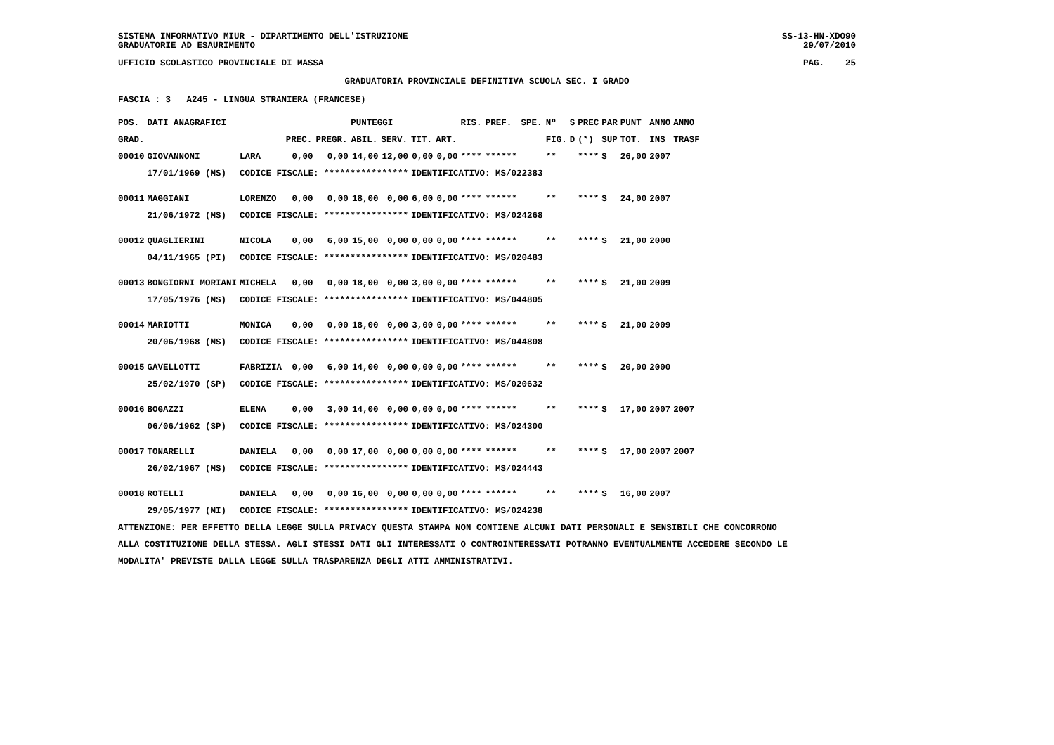SISTEMA INFORMATIVO MIUR - DIPARTIMENTO DELL'ISTRUZIONE
GRADUATORIE AD ESAURIMENTO
SS-13-HN-XDO90
29/07/2010
UFFICIO SCOLASTICO PROVINCIALE DI MASSA
PAG. 25
GRADUATORIA PROVINCIALE DEFINITIVA SCUOLA SEC. I GRADO
FASCIA : 3 A245 - LINGUA STRANIERA (FRANCESE)
| POS. | DATI ANAGRAFICI | | PUNTEGGI | | | | | | RIS. | PREF. | SPE. | Nº | S | PREC | PAR | PUNT | ANNO | ANNO |
| --- | --- | --- | --- | --- | --- | --- | --- | --- | --- | --- | --- | --- | --- | --- | --- | --- | --- | --- |
| GRAD. | | | PREC. | PREGR. | ABIL. | SERV. | TIT. | ART. | | | | FIG. | D | (*) | SUP | TOT. | INS | TRASF |
| 00010 | GIOVANNONI | LARA | 0,00 | 0,00 | 14,00 | 12,00 | 0,00 | 0,00 | **** | ****** | | ** | | **** | S | 26,00 | 2007 | |
| | 17/01/1969 (MS) | CODICE FISCALE: **************** | | | | | IDENTIFICATIVO: MS/022383 | | | | | | | | | | | |
| 00011 | MAGGIANI | LORENZO | 0,00 | 0,00 | 18,00 | 0,00 | 6,00 | 0,00 | **** | ****** | | ** | | **** | S | 24,00 | 2007 | |
| | 21/06/1972 (MS) | CODICE FISCALE: **************** | | | | | IDENTIFICATIVO: MS/024268 | | | | | | | | | | | |
| 00012 | QUAGLIERINI | NICOLA | 0,00 | 6,00 | 15,00 | 0,00 | 0,00 | 0,00 | **** | ****** | | ** | | **** | S | 21,00 | 2000 | |
| | 04/11/1965 (PI) | CODICE FISCALE: **************** | | | | | IDENTIFICATIVO: MS/020483 | | | | | | | | | | | |
| 00013 | BONGIORNI MORIANI | MICHELA | 0,00 | 0,00 | 18,00 | 0,00 | 3,00 | 0,00 | **** | ****** | | ** | | **** | S | 21,00 | 2009 | |
| | 17/05/1976 (MS) | CODICE FISCALE: **************** | | | | | IDENTIFICATIVO: MS/044805 | | | | | | | | | | | |
| 00014 | MARIOTTI | MONICA | 0,00 | 0,00 | 18,00 | 0,00 | 3,00 | 0,00 | **** | ****** | | ** | | **** | S | 21,00 | 2009 | |
| | 20/06/1968 (MS) | CODICE FISCALE: **************** | | | | | IDENTIFICATIVO: MS/044808 | | | | | | | | | | | |
| 00015 | GAVELLOTTI | FABRIZIA | 0,00 | 6,00 | 14,00 | 0,00 | 0,00 | 0,00 | **** | ****** | | ** | | **** | S | 20,00 | 2000 | |
| | 25/02/1970 (SP) | CODICE FISCALE: **************** | | | | | IDENTIFICATIVO: MS/020632 | | | | | | | | | | | |
| 00016 | BOGAZZI | ELENA | 0,00 | 3,00 | 14,00 | 0,00 | 0,00 | 0,00 | **** | ****** | | ** | | **** | S | 17,00 | 2007 | 2007 |
| | 06/06/1962 (SP) | CODICE FISCALE: **************** | | | | | IDENTIFICATIVO: MS/024300 | | | | | | | | | | | |
| 00017 | TONARELLI | DANIELA | 0,00 | 0,00 | 17,00 | 0,00 | 0,00 | 0,00 | **** | ****** | | ** | | **** | S | 17,00 | 2007 | 2007 |
| | 26/02/1967 (MS) | CODICE FISCALE: **************** | | | | | IDENTIFICATIVO: MS/024443 | | | | | | | | | | | |
| 00018 | ROTELLI | DANIELA | 0,00 | 0,00 | 16,00 | 0,00 | 0,00 | 0,00 | **** | ****** | | ** | | **** | S | 16,00 | 2007 | |
| | 29/05/1977 (MI) | CODICE FISCALE: **************** | | | | | IDENTIFICATIVO: MS/024238 | | | | | | | | | | | |
ATTENZIONE: PER EFFETTO DELLA LEGGE SULLA PRIVACY QUESTA STAMPA NON CONTIENE ALCUNI DATI PERSONALI E SENSIBILI CHE CONCORRONO
ALLA COSTITUZIONE DELLA STESSA. AGLI STESSI DATI GLI INTERESSATI O CONTROINTERESSATI POTRANNO EVENTUALMENTE ACCEDERE SECONDO LE
MODALITA' PREVISTE DALLA LEGGE SULLA TRASPARENZA DEGLI ATTI AMMINISTRATIVI.